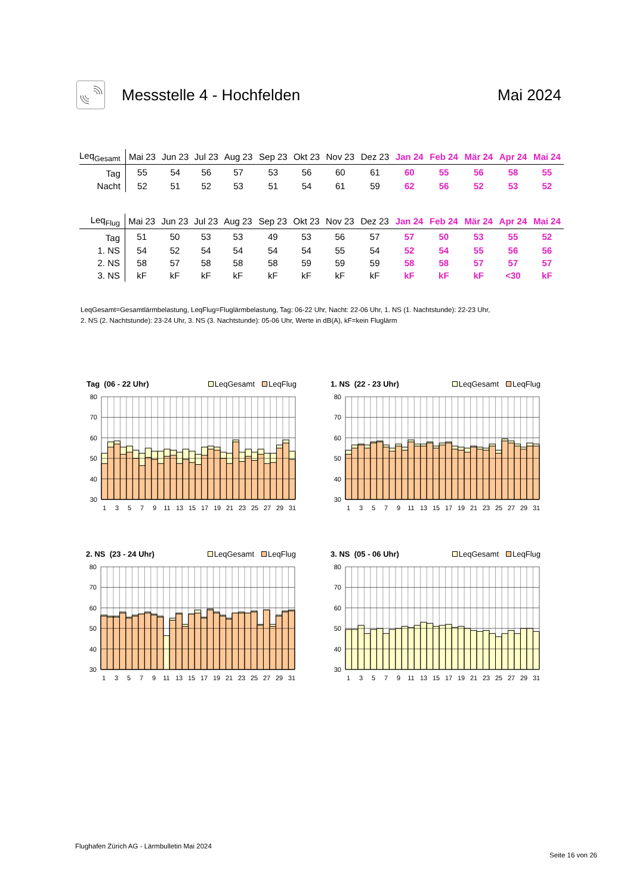Messstelle 4 - Hochfelden Mai 2024
| Leq<sub>Gesamt</sub> | Mai 23 | Jun 23 | Jul 23 | Aug 23 | Sep 23 | Okt 23 | Nov 23 | Dez 23 | Jan 24 | Feb 24 | Mär 24 | Apr 24 | Mai 24 |
| --- | --- | --- | --- | --- | --- | --- | --- | --- | --- | --- | --- | --- | --- |
| Tag | 55 | 54 | 56 | 57 | 53 | 56 | 60 | 61 | 60 | 55 | 56 | 58 | 55 |
| Nacht | 52 | 51 | 52 | 53 | 51 | 54 | 61 | 59 | 62 | 56 | 52 | 53 | 52 |
| Leq<sub>Flug</sub> | Mai 23 | Jun 23 | Jul 23 | Aug 23 | Sep 23 | Okt 23 | Nov 23 | Dez 23 | Jan 24 | Feb 24 | Mär 24 | Apr 24 | Mai 24 |
| --- | --- | --- | --- | --- | --- | --- | --- | --- | --- | --- | --- | --- | --- |
| Tag | 51 | 50 | 53 | 53 | 49 | 53 | 56 | 57 | 57 | 50 | 53 | 55 | 52 |
| 1. NS | 54 | 52 | 54 | 54 | 54 | 54 | 55 | 54 | 52 | 54 | 55 | 56 | 56 |
| 2. NS | 58 | 57 | 58 | 58 | 58 | 59 | 59 | 59 | 58 | 58 | 57 | 57 | 57 |
| 3. NS | kF | kF | kF | kF | kF | kF | kF | kF | kF | kF | kF | <30 | kF |
LeqGesamt=Gesamtlärmbelastung, LeqFlug=Fluglärmbelastung, Tag: 06-22 Uhr, Nacht: 22-06 Uhr, 1. NS (1. Nachtstunde): 22-23 Uhr,
2. NS (2. Nachtstunde): 23-24 Uhr, 3. NS (3. Nachtstunde): 05-06 Uhr, Werte in dB(A), kF=kein Fluglärm
Tag (06 - 22 Uhr) LeqGesamt LeqFlug
80
70
60
50
40
30
1
3
5
7
9
11
13
15
17
19
21
23
25
27
29
31
1. NS (22 - 23 Uhr) LeqGesamt LeqFlug
80
70
60
50
40
30
1
3
5
7
9
11
13
15
17
19
21
23
25
27
29
31
2. NS (23 - 24 Uhr) LeqGesamt LeqFlug
80
70
60
50
40
30
1
3
5
7
9
11
13
15
17
19
21
23
25
27
29
31
3. NS (05 - 06 Uhr) LeqGesamt LeqFlug
80
70
60
50
40
30
1
3
5
7
9
11
13
15
17
19
21
23
25
27
29
31
Flughafen Zürich AG - Lärmbulletin Mai 2024
Seite 16 von 26